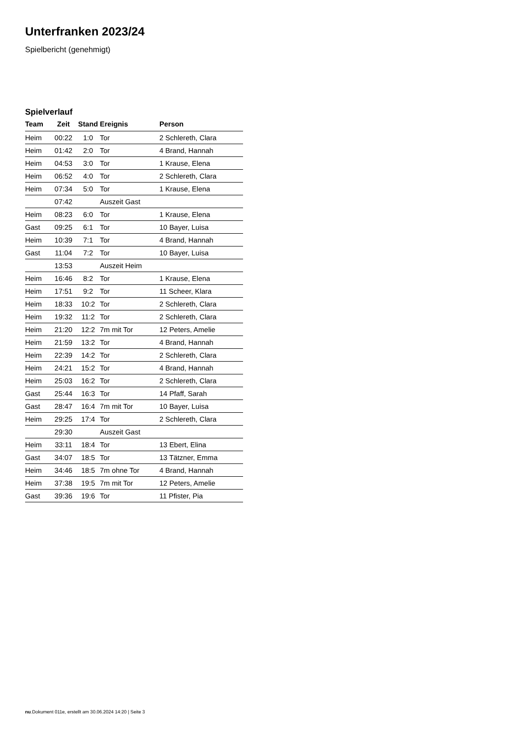Unterfranken 2023/24
Spielbericht (genehmigt)
Spielverlauf
| Team | Zeit | Stand | Ereignis | Person |
| --- | --- | --- | --- | --- |
| Heim | 00:22 | 1:0 | Tor | 2 Schlereth, Clara |
| Heim | 01:42 | 2:0 | Tor | 4 Brand, Hannah |
| Heim | 04:53 | 3:0 | Tor | 1 Krause, Elena |
| Heim | 06:52 | 4:0 | Tor | 2 Schlereth, Clara |
| Heim | 07:34 | 5:0 | Tor | 1 Krause, Elena |
| | 07:42 | | Auszeit Gast | |
| Heim | 08:23 | 6:0 | Tor | 1 Krause, Elena |
| Gast | 09:25 | 6:1 | Tor | 10 Bayer, Luisa |
| Heim | 10:39 | 7:1 | Tor | 4 Brand, Hannah |
| Gast | 11:04 | 7:2 | Tor | 10 Bayer, Luisa |
| | 13:53 | | Auszeit Heim | |
| Heim | 16:46 | 8:2 | Tor | 1 Krause, Elena |
| Heim | 17:51 | 9:2 | Tor | 11 Scheer, Klara |
| Heim | 18:33 | 10:2 | Tor | 2 Schlereth, Clara |
| Heim | 19:32 | 11:2 | Tor | 2 Schlereth, Clara |
| Heim | 21:20 | 12:2 | 7m mit Tor | 12 Peters, Amelie |
| Heim | 21:59 | 13:2 | Tor | 4 Brand, Hannah |
| Heim | 22:39 | 14:2 | Tor | 2 Schlereth, Clara |
| Heim | 24:21 | 15:2 | Tor | 4 Brand, Hannah |
| Heim | 25:03 | 16:2 | Tor | 2 Schlereth, Clara |
| Gast | 25:44 | 16:3 | Tor | 14 Pfaff, Sarah |
| Gast | 28:47 | 16:4 | 7m mit Tor | 10 Bayer, Luisa |
| Heim | 29:25 | 17:4 | Tor | 2 Schlereth, Clara |
| | 29:30 | | Auszeit Gast | |
| Heim | 33:11 | 18:4 | Tor | 13 Ebert, Elina |
| Gast | 34:07 | 18:5 | Tor | 13 Tätzner, Emma |
| Heim | 34:46 | 18:5 | 7m ohne Tor | 4 Brand, Hannah |
| Heim | 37:38 | 19:5 | 7m mit Tor | 12 Peters, Amelie |
| Gast | 39:36 | 19:6 | Tor | 11 Pfister, Pia |
nu.Dokument 011e, erstellt am 30.06.2024 14:20 | Seite 3